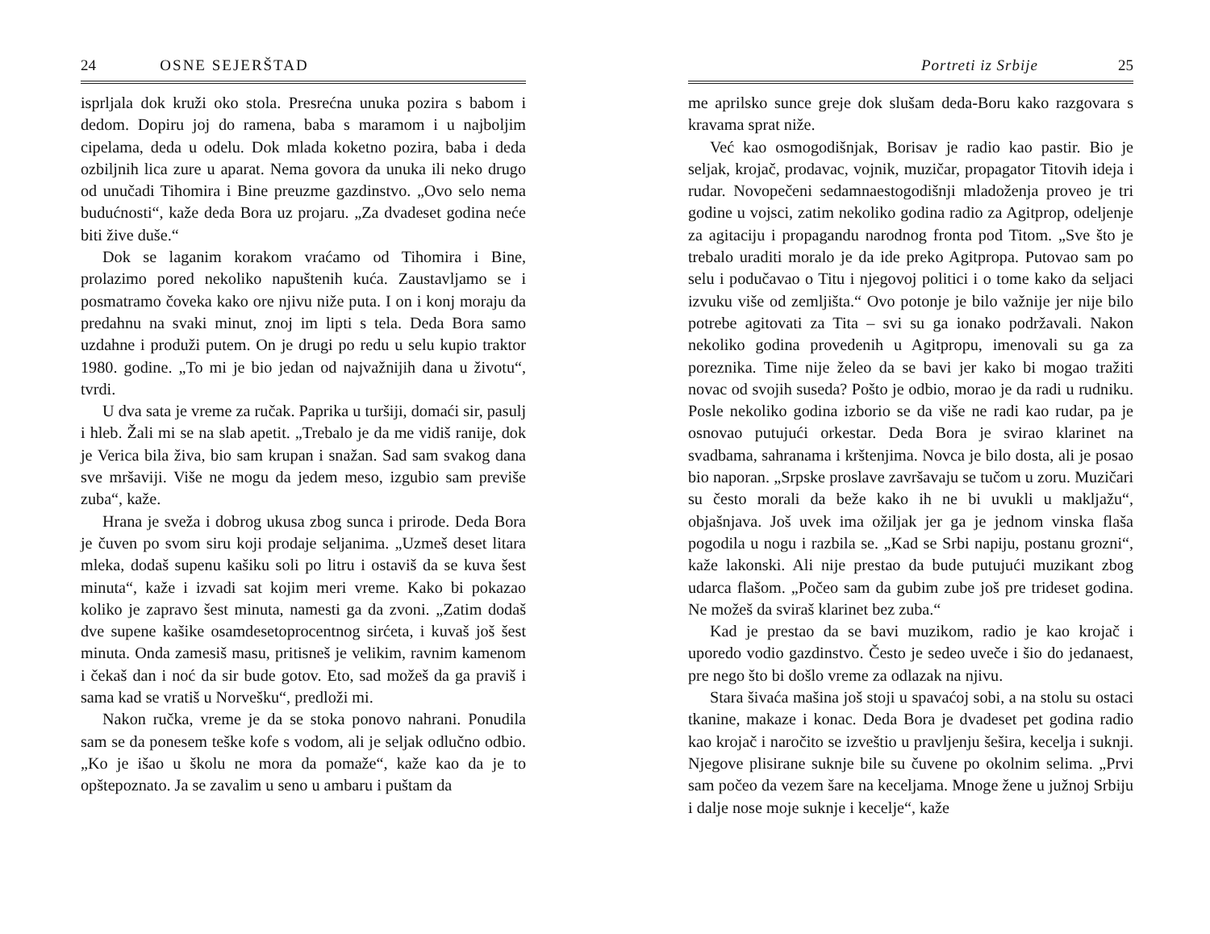24 OSNE SEJERŠTAD
isprljala dok kruži oko stola. Presrećna unuka pozira s babom i dedom. Dopiru joj do ramena, baba s maramom i u najboljim cipelama, deda u odelu. Dok mlada koketno pozira, baba i deda ozbiljnih lica zure u aparat. Nema govora da unuka ili neko drugo od unučadi Tihomira i Bine preuzme gazdinstvo. „Ovo selo nema budućnosti“, kaže deda Bora uz projaru. „Za dvadeset godina neće biti žive duše.“
Dok se laganim korakom vraćamo od Tihomira i Bine, prolazimo pored nekoliko napuštenih kuća. Zaustavljamo se i posmatramo čoveka kako ore njivu niže puta. I on i konj moraju da predahnu na svaki minut, znoj im lipti s tela. Deda Bora samo uzdahne i produži putem. On je drugi po redu u selu kupio traktor 1980. godine. „To mi je bio jedan od najvažnijih dana u životu“, tvrdi.
U dva sata je vreme za ručak. Paprika u turšiji, domaći sir, pasulj i hleb. Žali mi se na slab apetit. „Trebalo je da me vidiš ranije, dok je Verica bila živa, bio sam krupan i snažan. Sad sam svakog dana sve mršaviji. Više ne mogu da jedem meso, izgubio sam previše zuba“, kaže.
Hrana je sveža i dobrog ukusa zbog sunca i prirode. Deda Bora je čuven po svom siru koji prodaje seljanima. „Uzmeš deset litara mleka, dodaš supenu kašiku soli po litru i ostaviš da se kuva šest minuta“, kaže i izvadi sat kojim meri vreme. Kako bi pokazao koliko je zapravo šest minuta, namesti ga da zvoni. „Zatim dodaš dve supene kašike osamdesetoprocentnog sirćeta, i kuvaš još šest minuta. Onda zamesiš masu, pritisneš je velikim, ravnim kamenom i čekaš dan i noć da sir bude gotov. Eto, sad možeš da ga praviš i sama kad se vratiš u Norvešku“, predloži mi.
Nakon ručka, vreme je da se stoka ponovo nahrani. Ponudila sam se da ponesem teške kofe s vodom, ali je seljak odlučno odbio. „Ko je išao u školu ne mora da pomaže“, kaže kao da je to opštepoznato. Ja se zavalim u seno u ambaru i puštam da
Portreti iz Srbije 25
me aprilsko sunce greje dok slušam deda-Boru kako razgovara s kravama sprat niže.
Već kao osmogodišnjak, Borisav je radio kao pastir. Bio je seljak, krojač, prodavac, vojnik, muzičar, propagator Titovih ideja i rudar. Novopečeni sedamnaestogodišnji mladoženja proveo je tri godine u vojsci, zatim nekoliko godina radio za Agitprop, odeljenje za agitaciju i propagandu narodnog fronta pod Titom. „Sve što je trebalo uraditi moralo je da ide preko Agitpropa. Putovao sam po selu i podučavao o Titu i njegovoj politici i o tome kako da seljaci izvuku više od zemljišta.“ Ovo potonje je bilo važnije jer nije bilo potrebe agitovati za Tita – svi su ga ionako podržavali. Nakon nekoliko godina provedenih u Agitpropu, imenovali su ga za poreznika. Time nije želeo da se bavi jer kako bi mogao tražiti novac od svojih suseda? Pošto je odbio, morao je da radi u rudniku. Posle nekoliko godina izborio se da više ne radi kao rudar, pa je osnovao putujući orkestar. Deda Bora je svirao klarinet na svadbama, sahranama i krštenjima. Novca je bilo dosta, ali je posao bio naporan. „Srpske proslave završavaju se tučom u zoru. Muzičari su često morali da beže kako ih ne bi uvukli u makljažu“, objašnjava. Još uvek ima ožiljak jer ga je jednom vinska flaša pogodila u nogu i razbila se. „Kad se Srbi napiju, postanu grozni“, kaže lakonski. Ali nije prestao da bude putujući muzikant zbog udarca flašom. „Počeo sam da gubim zube još pre trideset godina. Ne možeš da sviraš klarinet bez zuba.“
Kad je prestao da se bavi muzikom, radio je kao krojač i uporedo vodio gazdinstvo. Često je sedeo uveče i šio do jedanaest, pre nego što bi došlo vreme za odlazak na njivu.
Stara šivaća mašina još stoji u spavaćoj sobi, a na stolu su ostaci tkanine, makaze i konac. Deda Bora je dvadeset pet godina radio kao krojač i naročito se izveštio u pravljenju šešira, kecelja i suknji. Njegove plisirane suknje bile su čuvene po okolnim selima. „Prvi sam počeo da vezem šare na keceljama. Mnoge žene u južnoj Srbiju i dalje nose moje suknje i kecelje“, kaže